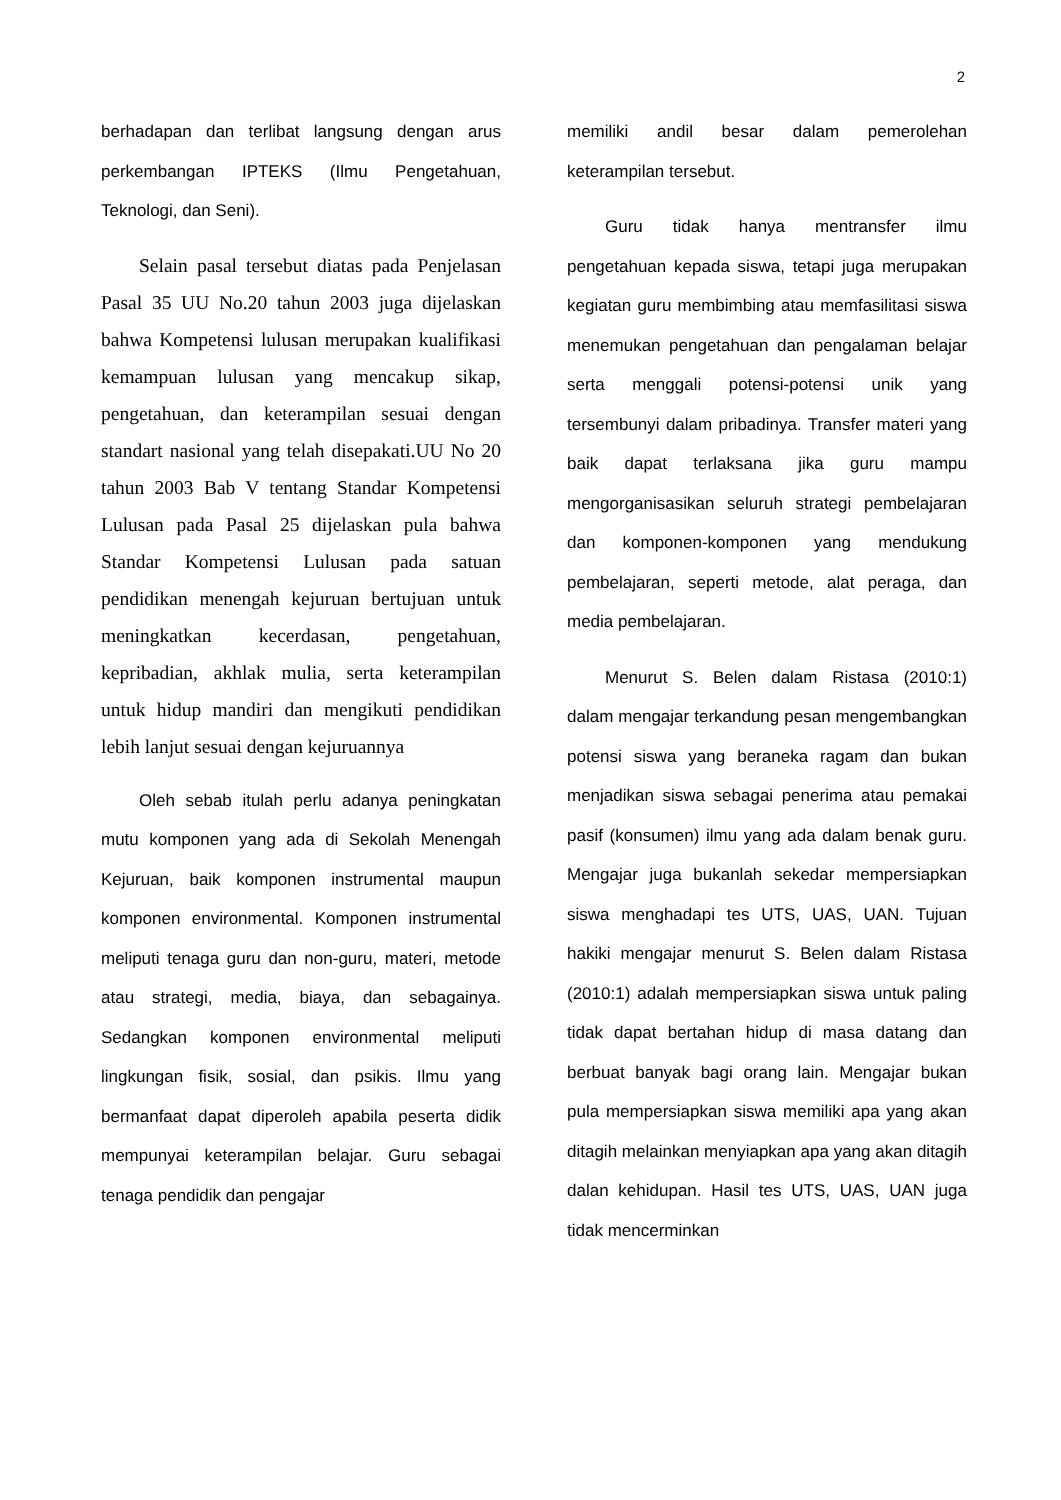2
berhadapan dan terlibat langsung dengan arus perkembangan IPTEKS (Ilmu Pengetahuan, Teknologi, dan Seni).
Selain pasal tersebut diatas pada Penjelasan Pasal 35 UU No.20 tahun 2003 juga dijelaskan bahwa Kompetensi lulusan merupakan kualifikasi kemampuan lulusan yang mencakup sikap, pengetahuan, dan keterampilan sesuai dengan standart nasional yang telah disepakati.UU No 20 tahun 2003 Bab V tentang Standar Kompetensi Lulusan pada Pasal 25 dijelaskan pula bahwa Standar Kompetensi Lulusan pada satuan pendidikan menengah kejuruan bertujuan untuk meningkatkan kecerdasan, pengetahuan, kepribadian, akhlak mulia, serta keterampilan untuk hidup mandiri dan mengikuti pendidikan lebih lanjut sesuai dengan kejuruannya
Oleh sebab itulah perlu adanya peningkatan mutu komponen yang ada di Sekolah Menengah Kejuruan, baik komponen instrumental maupun komponen environmental. Komponen instrumental meliputi tenaga guru dan non-guru, materi, metode atau strategi, media, biaya, dan sebagainya. Sedangkan komponen environmental meliputi lingkungan fisik, sosial, dan psikis. Ilmu yang bermanfaat dapat diperoleh apabila peserta didik mempunyai keterampilan belajar. Guru sebagai tenaga pendidik dan pengajar
memiliki andil besar dalam pemerolehan keterampilan tersebut.
Guru tidak hanya mentransfer ilmu pengetahuan kepada siswa, tetapi juga merupakan kegiatan guru membimbing atau memfasilitasi siswa menemukan pengetahuan dan pengalaman belajar serta menggali potensi-potensi unik yang tersembunyi dalam pribadinya. Transfer materi yang baik dapat terlaksana jika guru mampu mengorganisasikan seluruh strategi pembelajaran dan komponen-komponen yang mendukung pembelajaran, seperti metode, alat peraga, dan media pembelajaran.
Menurut S. Belen dalam Ristasa (2010:1) dalam mengajar terkandung pesan mengembangkan potensi siswa yang beraneka ragam dan bukan menjadikan siswa sebagai penerima atau pemakai pasif (konsumen) ilmu yang ada dalam benak guru. Mengajar juga bukanlah sekedar mempersiapkan siswa menghadapi tes UTS, UAS, UAN. Tujuan hakiki mengajar menurut S. Belen dalam Ristasa (2010:1) adalah mempersiapkan siswa untuk paling tidak dapat bertahan hidup di masa datang dan berbuat banyak bagi orang lain. Mengajar bukan pula mempersiapkan siswa memiliki apa yang akan ditagih melainkan menyiapkan apa yang akan ditagih dalan kehidupan. Hasil tes UTS, UAS, UAN juga tidak mencerminkan